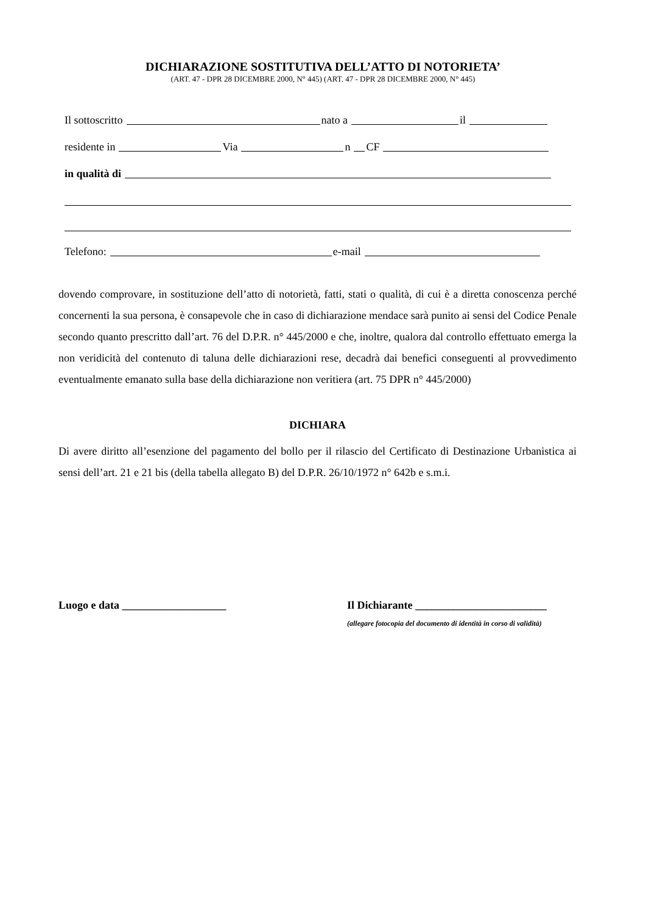DICHIARAZIONE SOSTITUTIVA DELL’ATTO DI NOTORIETA’
(ART. 47 - DPR 28 DICEMBRE 2000, N° 445) (ART. 47 - DPR 28 DICEMBRE 2000, N° 445)
Il sottoscritto nato a il
residente in Via n CF
in qualità di
Telefono: e-mail
dovendo comprovare, in sostituzione dell’atto di notorietà, fatti, stati o qualità, di cui è a diretta conoscenza perché concernenti la sua persona, è consapevole che in caso di dichiarazione mendace sarà punito ai sensi del Codice Penale secondo quanto prescritto dall’art. 76 del D.P.R. n° 445/2000 e che, inoltre, qualora dal controllo effettuato emerga la non veridicità del contenuto di taluna delle dichiarazioni rese, decadrà dai benefici conseguenti al provvedimento eventualmente emanato sulla base della dichiarazione non veritiera (art. 75 DPR n° 445/2000)
DICHIARA
Di avere diritto all’esenzione del pagamento del bollo per il rilascio del Certificato di Destinazione Urbanistica ai sensi dell’art. 21 e 21 bis (della tabella allegato B) del D.P.R. 26/10/1972 n° 642b e s.m.i.
Luogo e data ___________________ Il Dichiarante ________________________
(allegare fotocopia del documento di identità in corso di validità)